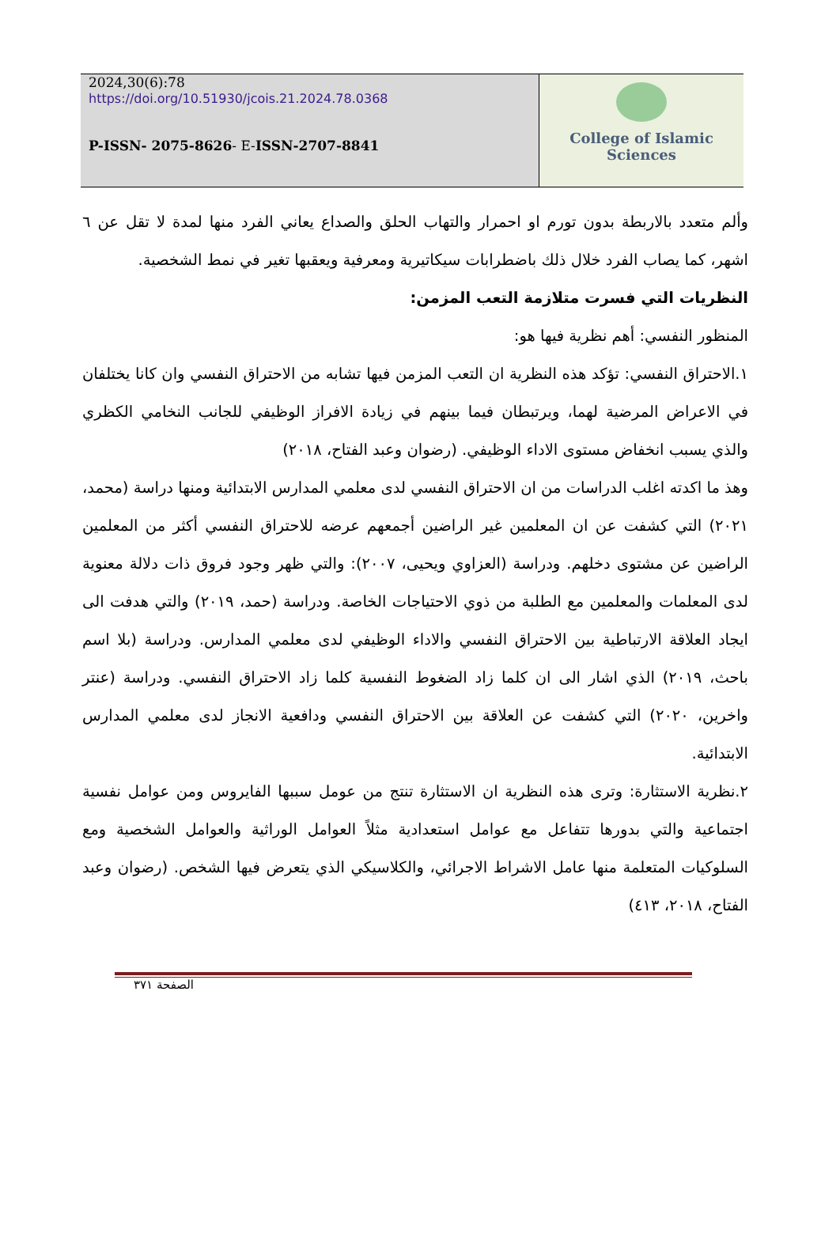2024,30(6):78
https://doi.org/10.51930/jcois.21.2024.78.0368
P-ISSN- 2075-8626- E-ISSN-2707-8841
College of Islamic Sciences
وألم متعدد بالاربطة بدون تورم او احمرار والتهاب الحلق والصداع يعاني الفرد منها لمدة لا تقل عن ٦ اشهر، كما يصاب الفرد خلال ذلك باضطرابات سيكاتيرية ومعرفية ويعقبها تغير في نمط الشخصية.
النظريات التي فسرت متلازمة التعب المزمن:
المنظور النفسي: أهم نظرية فيها هو:
١.الاحتراق النفسي: تؤكد هذه النظرية ان التعب المزمن فيها تشابه من الاحتراق النفسي وان كانا يختلفان في الاعراض المرضية لهما، ويرتبطان فيما بينهم في زيادة الافراز الوظيفي للجانب النخامي الكظري والذي يسبب انخفاض مستوى الاداء الوظيفي. (رضوان وعبد الفتاح، ٢٠١٨)
وهذ ما اكدته اغلب الدراسات من ان الاحتراق النفسي لدى معلمي المدارس الابتدائية ومنها دراسة (محمد، ٢٠٢١) التي كشفت عن ان المعلمين غير الراضين أجمعهم عرضه للاحتراق النفسي أكثر من المعلمين الراضين عن مشتوى دخلهم. ودراسة (العزاوي ويحيى، ٢٠٠٧): والتي ظهر وجود فروق ذات دلالة معنوية لدى المعلمات والمعلمين مع الطلبة من ذوي الاحتياجات الخاصة. ودراسة (حمد، ٢٠١٩) والتي هدفت الى ايجاد العلاقة الارتباطية بين الاحتراق النفسي والاداء الوظيفي لدى معلمي المدارس. ودراسة (بلا اسم باحث، ٢٠١٩) الذي اشار الى ان كلما زاد الضغوط النفسية كلما زاد الاحتراق النفسي. ودراسة (عنتر واخرين، ٢٠٢٠) التي كشفت عن العلاقة بين الاحتراق النفسي ودافعية الانجاز لدى معلمي المدارس الابتدائية.
٢.نظرية الاستثارة: وترى هذه النظرية ان الاستثارة تنتج من عومل سببها الفايروس ومن عوامل نفسية اجتماعية والتي بدورها تتفاعل مع عوامل استعدادية مثلاً العوامل الوراثية والعوامل الشخصية ومع السلوكيات المتعلمة منها عامل الاشراط الاجرائي، والكلاسيكي الذي يتعرض فيها الشخص. (رضوان وعبد الفتاح، ٢٠١٨، ٤١٣)
الصفحة ٣٧١